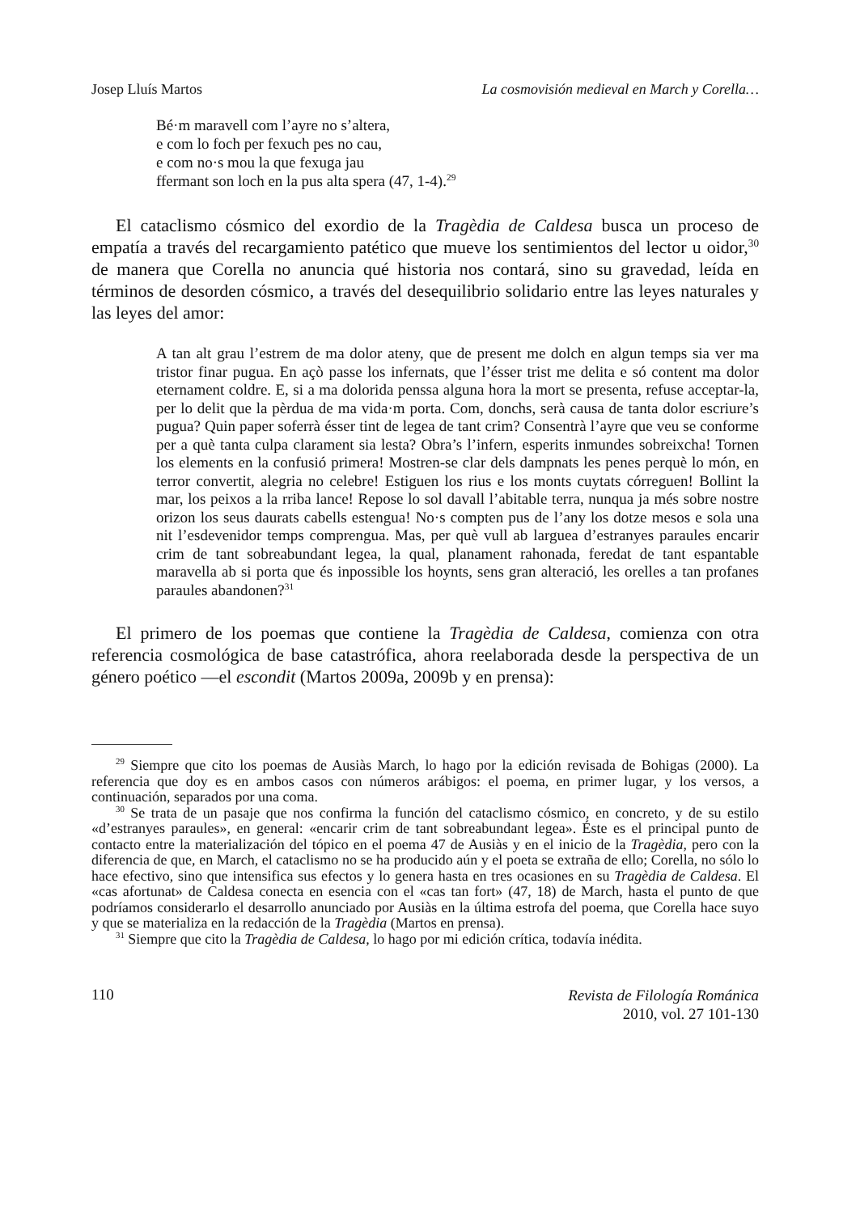Josep Lluís Martos La cosmovisión medieval en March y Corella…
Bé·m maravell com l’ayre no s’altera,
e com lo foch per fexuch pes no cau,
e com no·s mou la que fexuga jau
ffermant son loch en la pus alta spera (47, 1-4).<sup>29</sup>
El cataclismo cósmico del exordio de la Tragèdia de Caldesa busca un proceso de empatía a través del recargamiento patético que mueve los sentimientos del lector u oidor,<sup>30</sup> de manera que Corella no anuncia qué historia nos contará, sino su gravedad, leída en términos de desorden cósmico, a través del desequilibrio solidario entre las leyes naturales y las leyes del amor:
A tan alt grau l’estrem de ma dolor ateny, que de present me dolch en algun temps sia ver ma tristor finar pugua. En açò passe los infernats, que l’ésser trist me delita e só content ma dolor eternament coldre. E, si a ma dolorida penssa alguna hora la mort se presenta, refuse acceptar-la, per lo delit que la pèrdua de ma vida·m porta. Com, donchs, serà causa de tanta dolor escriure’s pugua? Quin paper soferrà ésser tint de legea de tant crim? Consentrà l’ayre que veu se conforme per a què tanta culpa clarament sia lesta? Obra’s l’infern, esperits inmundes sobreixcha! Tornen los elements en la confusió primera! Mostren-se clar dels dampnats les penes perquè lo món, en terror convertit, alegria no celebre! Estiguen los rius e los monts cuytats córreguen! Bollint la mar, los peixos a la rriba lance! Repose lo sol davall l’abitable terra, nunqua ja més sobre nostre orizon los seus daurats cabells estengua! No·s compten pus de l’any los dotze mesos e sola una nit l’esdevenidor temps comprengua. Mas, per què vull ab larguea d’estranyes paraules encarir crim de tant sobreabundant legea, la qual, planament rahonada, feredat de tant espantable maravella ab si porta que és inpossible los hoynts, sens gran alteració, les orelles a tan profanes paraules abandonen?<sup>31</sup>
El primero de los poemas que contiene la Tragèdia de Caldesa, comienza con otra referencia cosmológica de base catastrófica, ahora reelaborada desde la perspectiva de un género poético —el escondit (Martos 2009a, 2009b y en prensa):
<sup>29</sup> Siempre que cito los poemas de Ausiàs March, lo hago por la edición revisada de Bohigas (2000). La referencia que doy es en ambos casos con números arábigos: el poema, en primer lugar, y los versos, a continuación, separados por una coma.
<sup>30</sup> Se trata de un pasaje que nos confirma la función del cataclismo cósmico, en concreto, y de su estilo «d’estranyes paraules», en general: «encarir crim de tant sobreabundant legea». Éste es el principal punto de contacto entre la materialización del tópico en el poema 47 de Ausiàs y en el inicio de la Tragèdia, pero con la diferencia de que, en March, el cataclismo no se ha producido aún y el poeta se extraña de ello; Corella, no sólo lo hace efectivo, sino que intensifica sus efectos y lo genera hasta en tres ocasiones en su Tragèdia de Caldesa. El «cas afortunat» de Caldesa conecta en esencia con el «cas tan fort» (47, 18) de March, hasta el punto de que podríamos considerarlo el desarrollo anunciado por Ausiàs en la última estrofa del poema, que Corella hace suyo y que se materializa en la redacción de la Tragèdia (Martos en prensa).
<sup>31</sup> Siempre que cito la Tragèdia de Caldesa, lo hago por mi edición crítica, todavía inédita.
110
Revista de Filología Románica
2010, vol. 27 101-130